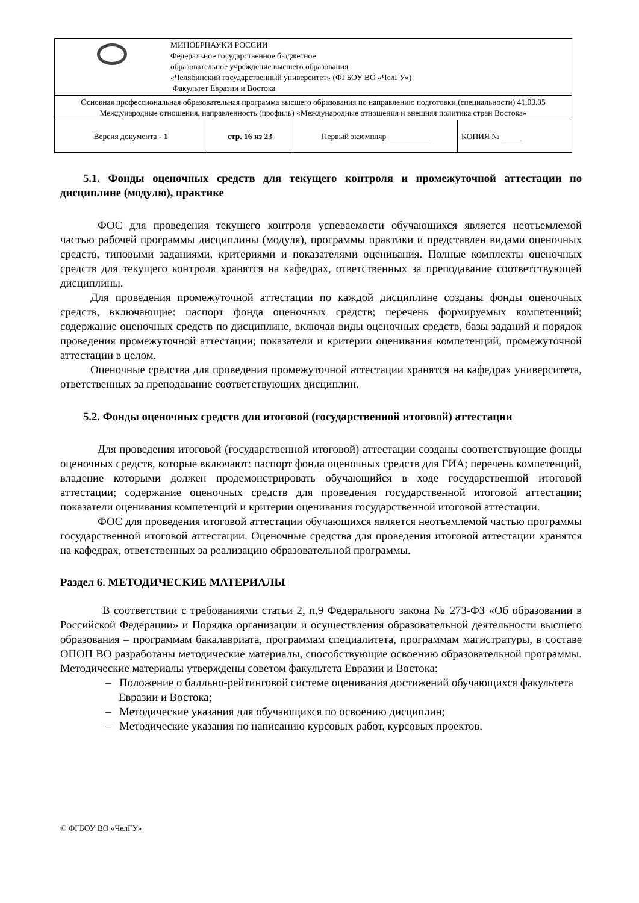| МИНОБРНАУКИ РОССИИ Федеральное государственное бюджетное образовательное учреждение высшего образования «Челябинский государственный университет» (ФГБОУ ВО «ЧелГУ») Факультет Евразии и Востока | | | |
| Основная профессиональная образовательная программа высшего образования по направлению подготовки (специальности) 41.03.05 Международные отношения, направленность (профиль) «Международные отношения и внешняя политика стран Востока» | | | |
| Версия документа - 1 | стр. 16 из 23 | Первый экземпляр __________ | КОПИЯ № _____ |
5.1. Фонды оценочных средств для текущего контроля и промежуточной аттестации по дисциплине (модулю), практике
ФОС для проведения текущего контроля успеваемости обучающихся является неотъемлемой частью рабочей программы дисциплины (модуля), программы практики и представлен видами оценочных средств, типовыми заданиями, критериями и показателями оценивания. Полные комплекты оценочных средств для текущего контроля хранятся на кафедрах, ответственных за преподавание соответствующей дисциплины.
Для проведения промежуточной аттестации по каждой дисциплине созданы фонды оценочных средств, включающие: паспорт фонда оценочных средств; перечень формируемых компетенций; содержание оценочных средств по дисциплине, включая виды оценочных средств, базы заданий и порядок проведения промежуточной аттестации; показатели и критерии оценивания компетенций, промежуточной аттестации в целом.
Оценочные средства для проведения промежуточной аттестации хранятся на кафедрах университета, ответственных за преподавание соответствующих дисциплин.
5.2. Фонды оценочных средств для итоговой (государственной итоговой) аттестации
Для проведения итоговой (государственной итоговой) аттестации созданы соответствующие фонды оценочных средств, которые включают: паспорт фонда оценочных средств для ГИА; перечень компетенций, владение которыми должен продемонстрировать обучающийся в ходе государственной итоговой аттестации; содержание оценочных средств для проведения государственной итоговой аттестации; показатели оценивания компетенций и критерии оценивания государственной итоговой аттестации.
ФОС для проведения итоговой аттестации обучающихся является неотъемлемой частью программы государственной итоговой аттестации. Оценочные средства для проведения итоговой аттестации хранятся на кафедрах, ответственных за реализацию образовательной программы.
Раздел 6. МЕТОДИЧЕСКИЕ МАТЕРИАЛЫ
В соответствии с требованиями статьи 2, п.9 Федерального закона № 273-ФЗ «Об образовании в Российской Федерации» и Порядка организации и осуществления образовательной деятельности высшего образования – программам бакалавриата, программам специалитета, программам магистратуры, в составе ОПОП ВО разработаны методические материалы, способствующие освоению образовательной программы. Методические материалы утверждены советом факультета Евразии и Востока:
– Положение о балльно-рейтинговой системе оценивания достижений обучающихся факультета Евразии и Востока;
– Методические указания для обучающихся по освоению дисциплин;
– Методические указания по написанию курсовых работ, курсовых проектов.
© ФГБОУ ВО «ЧелГУ»